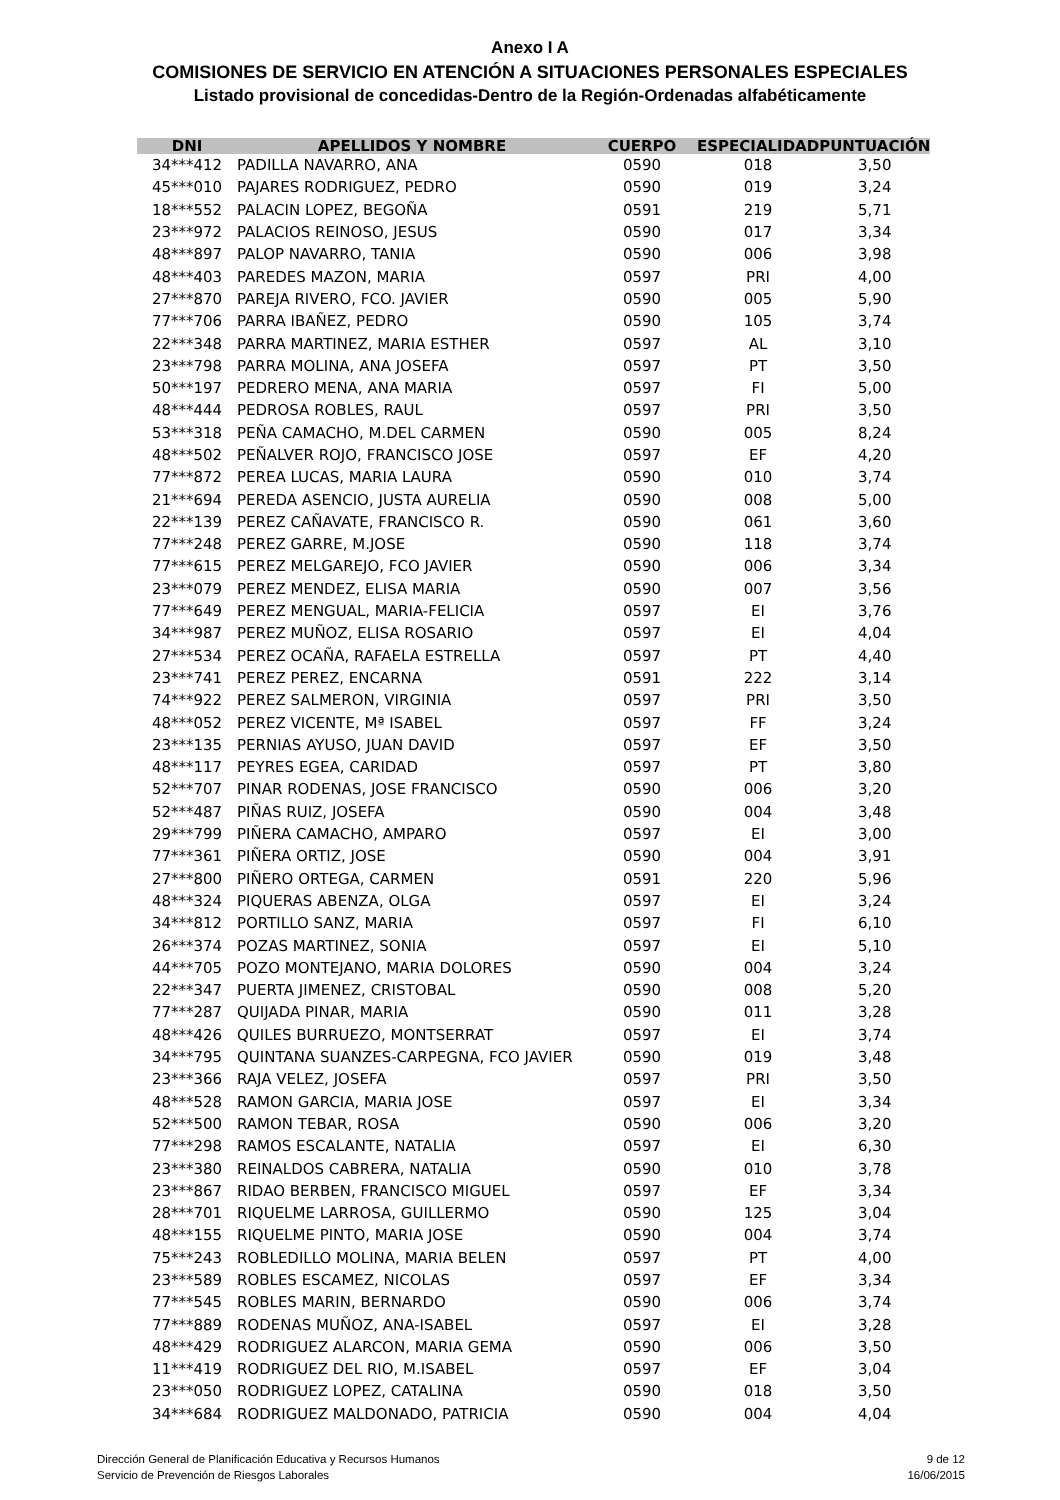Anexo I A
COMISIONES DE SERVICIO EN ATENCIÓN A SITUACIONES PERSONALES ESPECIALES
Listado provisional de concedidas-Dentro de la Región-Ordenadas alfabéticamente
| DNI | APELLIDOS Y NOMBRE | CUERPO | ESPECIALIDAD | PUNTUACIÓN |
| --- | --- | --- | --- | --- |
| 34***412 | PADILLA NAVARRO, ANA | 0590 | 018 | 3,50 |
| 45***010 | PAJARES RODRIGUEZ, PEDRO | 0590 | 019 | 3,24 |
| 18***552 | PALACIN LOPEZ, BEGOÑA | 0591 | 219 | 5,71 |
| 23***972 | PALACIOS REINOSO, JESUS | 0590 | 017 | 3,34 |
| 48***897 | PALOP NAVARRO, TANIA | 0590 | 006 | 3,98 |
| 48***403 | PAREDES MAZON, MARIA | 0597 | PRI | 4,00 |
| 27***870 | PAREJA RIVERO, FCO. JAVIER | 0590 | 005 | 5,90 |
| 77***706 | PARRA IBAÑEZ, PEDRO | 0590 | 105 | 3,74 |
| 22***348 | PARRA MARTINEZ, MARIA ESTHER | 0597 | AL | 3,10 |
| 23***798 | PARRA MOLINA, ANA JOSEFA | 0597 | PT | 3,50 |
| 50***197 | PEDRERO MENA, ANA MARIA | 0597 | FI | 5,00 |
| 48***444 | PEDROSA ROBLES, RAUL | 0597 | PRI | 3,50 |
| 53***318 | PEÑA CAMACHO, M.DEL CARMEN | 0590 | 005 | 8,24 |
| 48***502 | PEÑALVER ROJO, FRANCISCO JOSE | 0597 | EF | 4,20 |
| 77***872 | PEREA LUCAS, MARIA LAURA | 0590 | 010 | 3,74 |
| 21***694 | PEREDA ASENCIO, JUSTA AURELIA | 0590 | 008 | 5,00 |
| 22***139 | PEREZ CAÑAVATE, FRANCISCO R. | 0590 | 061 | 3,60 |
| 77***248 | PEREZ GARRE, M.JOSE | 0590 | 118 | 3,74 |
| 77***615 | PEREZ MELGAREJO, FCO JAVIER | 0590 | 006 | 3,34 |
| 23***079 | PEREZ MENDEZ, ELISA MARIA | 0590 | 007 | 3,56 |
| 77***649 | PEREZ MENGUAL, MARIA-FELICIA | 0597 | EI | 3,76 |
| 34***987 | PEREZ MUÑOZ, ELISA ROSARIO | 0597 | EI | 4,04 |
| 27***534 | PEREZ OCAÑA, RAFAELA ESTRELLA | 0597 | PT | 4,40 |
| 23***741 | PEREZ PEREZ, ENCARNA | 0591 | 222 | 3,14 |
| 74***922 | PEREZ SALMERON, VIRGINIA | 0597 | PRI | 3,50 |
| 48***052 | PEREZ VICENTE, Mª ISABEL | 0597 | FF | 3,24 |
| 23***135 | PERNIAS AYUSO, JUAN DAVID | 0597 | EF | 3,50 |
| 48***117 | PEYRES EGEA, CARIDAD | 0597 | PT | 3,80 |
| 52***707 | PINAR RODENAS, JOSE FRANCISCO | 0590 | 006 | 3,20 |
| 52***487 | PIÑAS RUIZ, JOSEFA | 0590 | 004 | 3,48 |
| 29***799 | PIÑERA CAMACHO, AMPARO | 0597 | EI | 3,00 |
| 77***361 | PIÑERA ORTIZ, JOSE | 0590 | 004 | 3,91 |
| 27***800 | PIÑERO ORTEGA, CARMEN | 0591 | 220 | 5,96 |
| 48***324 | PIQUERAS ABENZA, OLGA | 0597 | EI | 3,24 |
| 34***812 | PORTILLO SANZ, MARIA | 0597 | FI | 6,10 |
| 26***374 | POZAS MARTINEZ, SONIA | 0597 | EI | 5,10 |
| 44***705 | POZO MONTEJANO, MARIA DOLORES | 0590 | 004 | 3,24 |
| 22***347 | PUERTA JIMENEZ, CRISTOBAL | 0590 | 008 | 5,20 |
| 77***287 | QUIJADA PINAR, MARIA | 0590 | 011 | 3,28 |
| 48***426 | QUILES BURRUEZO, MONTSERRAT | 0597 | EI | 3,74 |
| 34***795 | QUINTANA SUANZES-CARPEGNA, FCO JAVIER | 0590 | 019 | 3,48 |
| 23***366 | RAJA VELEZ, JOSEFA | 0597 | PRI | 3,50 |
| 48***528 | RAMON GARCIA, MARIA JOSE | 0597 | EI | 3,34 |
| 52***500 | RAMON TEBAR, ROSA | 0590 | 006 | 3,20 |
| 77***298 | RAMOS ESCALANTE, NATALIA | 0597 | EI | 6,30 |
| 23***380 | REINALDOS CABRERA, NATALIA | 0590 | 010 | 3,78 |
| 23***867 | RIDAO BERBEN, FRANCISCO MIGUEL | 0597 | EF | 3,34 |
| 28***701 | RIQUELME LARROSA, GUILLERMO | 0590 | 125 | 3,04 |
| 48***155 | RIQUELME PINTO, MARIA JOSE | 0590 | 004 | 3,74 |
| 75***243 | ROBLEDILLO MOLINA, MARIA BELEN | 0597 | PT | 4,00 |
| 23***589 | ROBLES ESCAMEZ, NICOLAS | 0597 | EF | 3,34 |
| 77***545 | ROBLES MARIN, BERNARDO | 0590 | 006 | 3,74 |
| 77***889 | RODENAS MUÑOZ, ANA-ISABEL | 0597 | EI | 3,28 |
| 48***429 | RODRIGUEZ ALARCON, MARIA GEMA | 0590 | 006 | 3,50 |
| 11***419 | RODRIGUEZ DEL RIO, M.ISABEL | 0597 | EF | 3,04 |
| 23***050 | RODRIGUEZ LOPEZ, CATALINA | 0590 | 018 | 3,50 |
| 34***684 | RODRIGUEZ MALDONADO, PATRICIA | 0590 | 004 | 4,04 |
Dirección General de Planificación Educativa y Recursos Humanos
Servicio de Prevención de Riesgos Laborales
9 de 12
16/06/2015